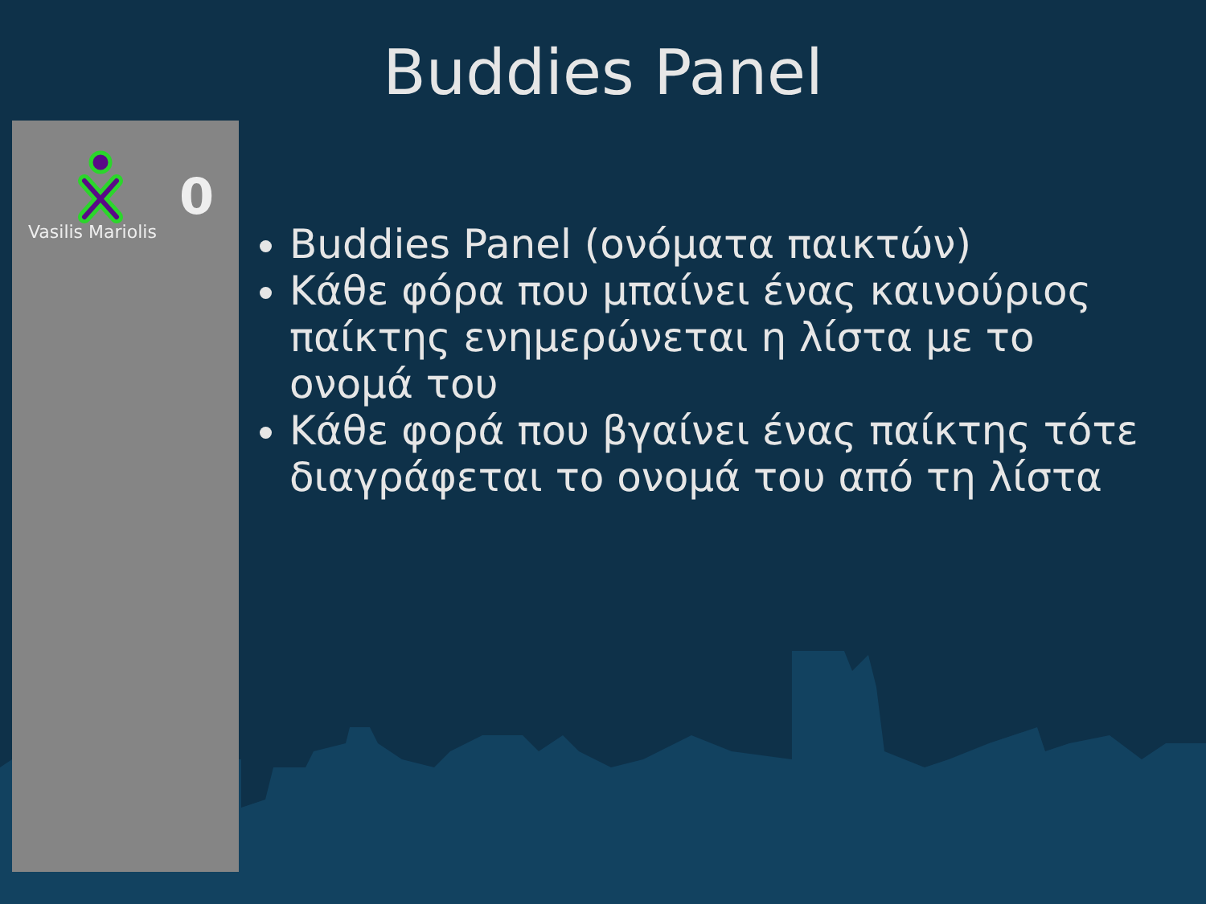Buddies Panel
Vasilis Mariolis
0
Buddies Panel (ονόματα παικτών)
Κάθε φόρα που μπαίνει ένας καινούριος παίκτης ενημερώνεται η λίστα με το ονομά του
Κάθε φορά που βγαίνει ένας παίκτης τότε διαγράφεται το ονομά του από τη λίστα